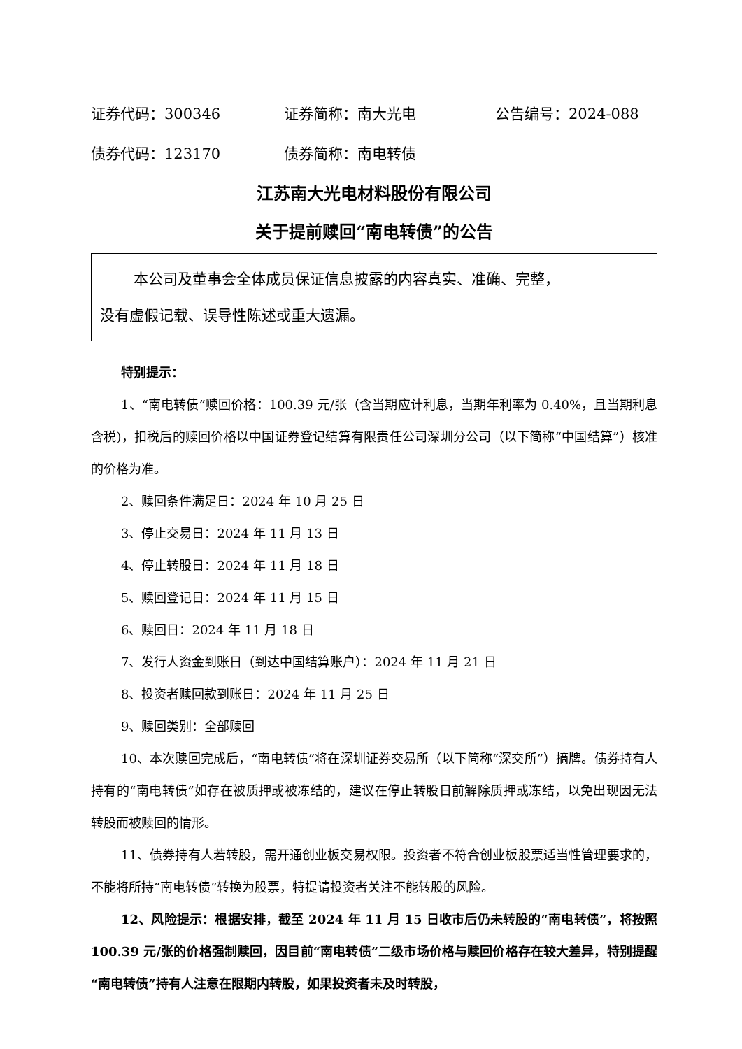证券代码：300346 证券简称：南大光电 公告编号：2024-088
债券代码：123170 债券简称：南电转债
江苏南大光电材料股份有限公司
关于提前赎回“南电转债”的公告
本公司及董事会全体成员保证信息披露的内容真实、准确、完整，
没有虚假记载、误导性陈述或重大遗漏。
特别提示：
1、“南电转债”赎回价格：100.39 元/张（含当期应计利息，当期年利率为 0.40%，且当期利息含税)，扣税后的赎回价格以中国证券登记结算有限责任公司深圳分公司（以下简称“中国结算”）核准的价格为准。
2、赎回条件满足日：2024 年 10 月 25 日
3、停止交易日：2024 年 11 月 13 日
4、停止转股日：2024 年 11 月 18 日
5、赎回登记日：2024 年 11 月 15 日
6、赎回日：2024 年 11 月 18 日
7、发行人资金到账日（到达中国结算账户）：2024 年 11 月 21 日
8、投资者赎回款到账日：2024 年 11 月 25 日
9、赎回类别：全部赎回
10、本次赎回完成后，“南电转债”将在深圳证券交易所（以下简称“深交所”）摘牌。债券持有人持有的“南电转债”如存在被质押或被冻结的，建议在停止转股日前解除质押或冻结，以免出现因无法转股而被赎回的情形。
11、债券持有人若转股，需开通创业板交易权限。投资者不符合创业板股票适当性管理要求的，不能将所持“南电转债”转换为股票，特提请投资者关注不能转股的风险。
12、风险提示：根据安排，截至 2024 年 11 月 15 日收市后仍未转股的“南电转债”，将按照 100.39 元/张的价格强制赎回，因目前“南电转债”二级市场价格与赎回价格存在较大差异，特别提醒“南电转债”持有人注意在限期内转股，如果投资者未及时转股，